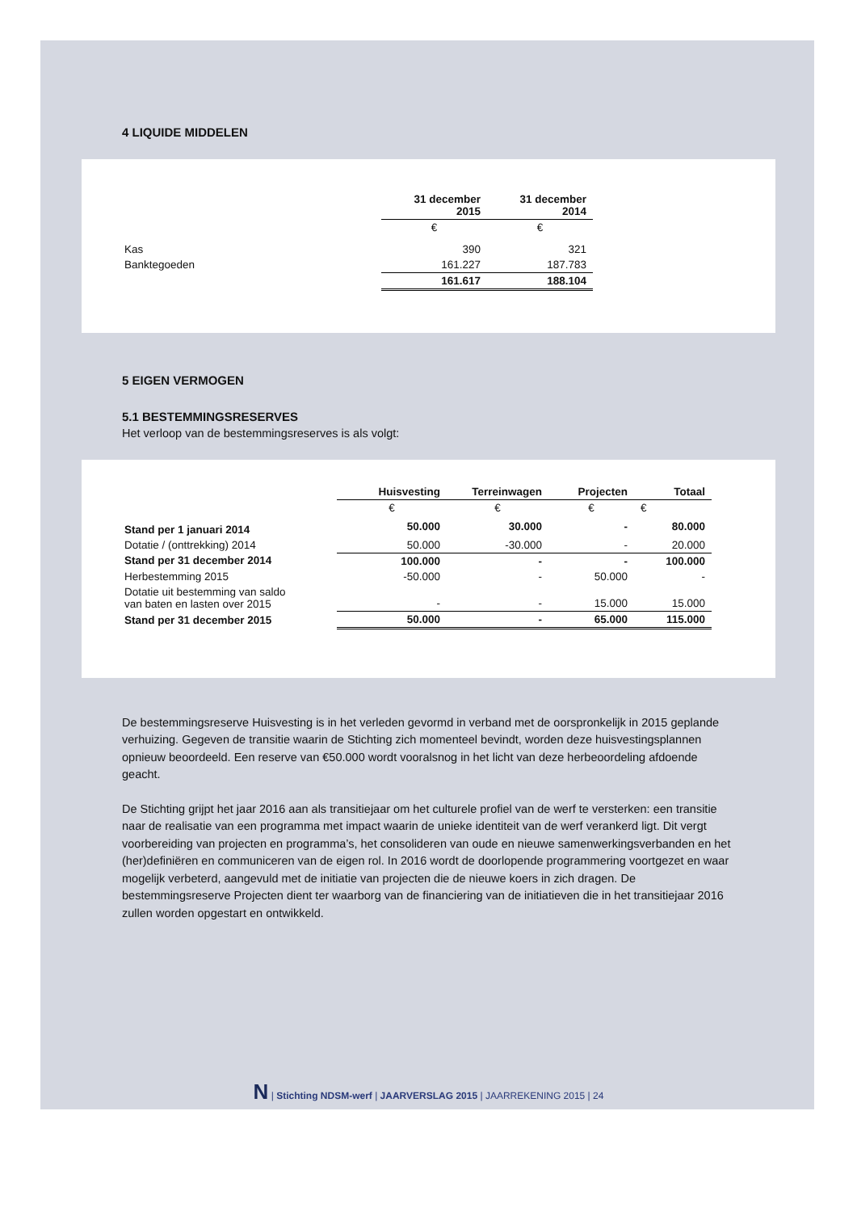4 LIQUIDE MIDDELEN
| | 31 december 2015 | 31 december 2014 |
| --- | --- | --- |
| | € | € |
| Kas | 390 | 321 |
| Banktegoeden | 161.227 | 187.783 |
| | 161.617 | 188.104 |
5 EIGEN VERMOGEN
5.1 BESTEMMINGSRESERVES
Het verloop van de bestemmingsreserves is als volgt:
| | Huisvesting | Terreinwagen | Projecten | Totaal |
| --- | --- | --- | --- | --- |
| | € | € | € | € |
| Stand per 1 januari 2014 | 50.000 | 30.000 | - | 80.000 |
| Dotatie / (onttrekking) 2014 | 50.000 | -30.000 | - | 20.000 |
| Stand per 31 december 2014 | 100.000 | - | - | 100.000 |
| Herbestemming 2015 | -50.000 | - | 50.000 | - |
| Dotatie uit bestemming van saldo van baten en lasten over 2015 | - | - | 15.000 | 15.000 |
| Stand per 31 december 2015 | 50.000 | - | 65.000 | 115.000 |
De bestemmingsreserve Huisvesting is in het verleden gevormd in verband met de oorspronkelijk in 2015 geplande verhuizing. Gegeven de transitie waarin de Stichting zich momenteel bevindt, worden deze huisvestingsplannen opnieuw beoordeeld. Een reserve van €50.000 wordt vooralsnog in het licht van deze herbeoordeling afdoende geacht.
De Stichting grijpt het jaar 2016 aan als transitiejaar om het culturele profiel van de werf te versterken: een transitie naar de realisatie van een programma met impact waarin de unieke identiteit van de werf verankerd ligt. Dit vergt voorbereiding van projecten en programma’s, het consolideren van oude en nieuwe samenwerkingsverbanden en het (her)definiëren en communiceren van de eigen rol. In 2016 wordt de doorlopende programmering voortgezet en waar mogelijk verbeterd, aangevuld met de initiatie van projecten die de nieuwe koers in zich dragen. De bestemmingsreserve Projecten dient ter waarborg van de financiering van de initiatieven die in het transitiejaar 2016 zullen worden opgestart en ontwikkeld.
N | Stichting NDSM-werf | JAARVERSLAG 2015 | JAARREKENING 2015 | 24